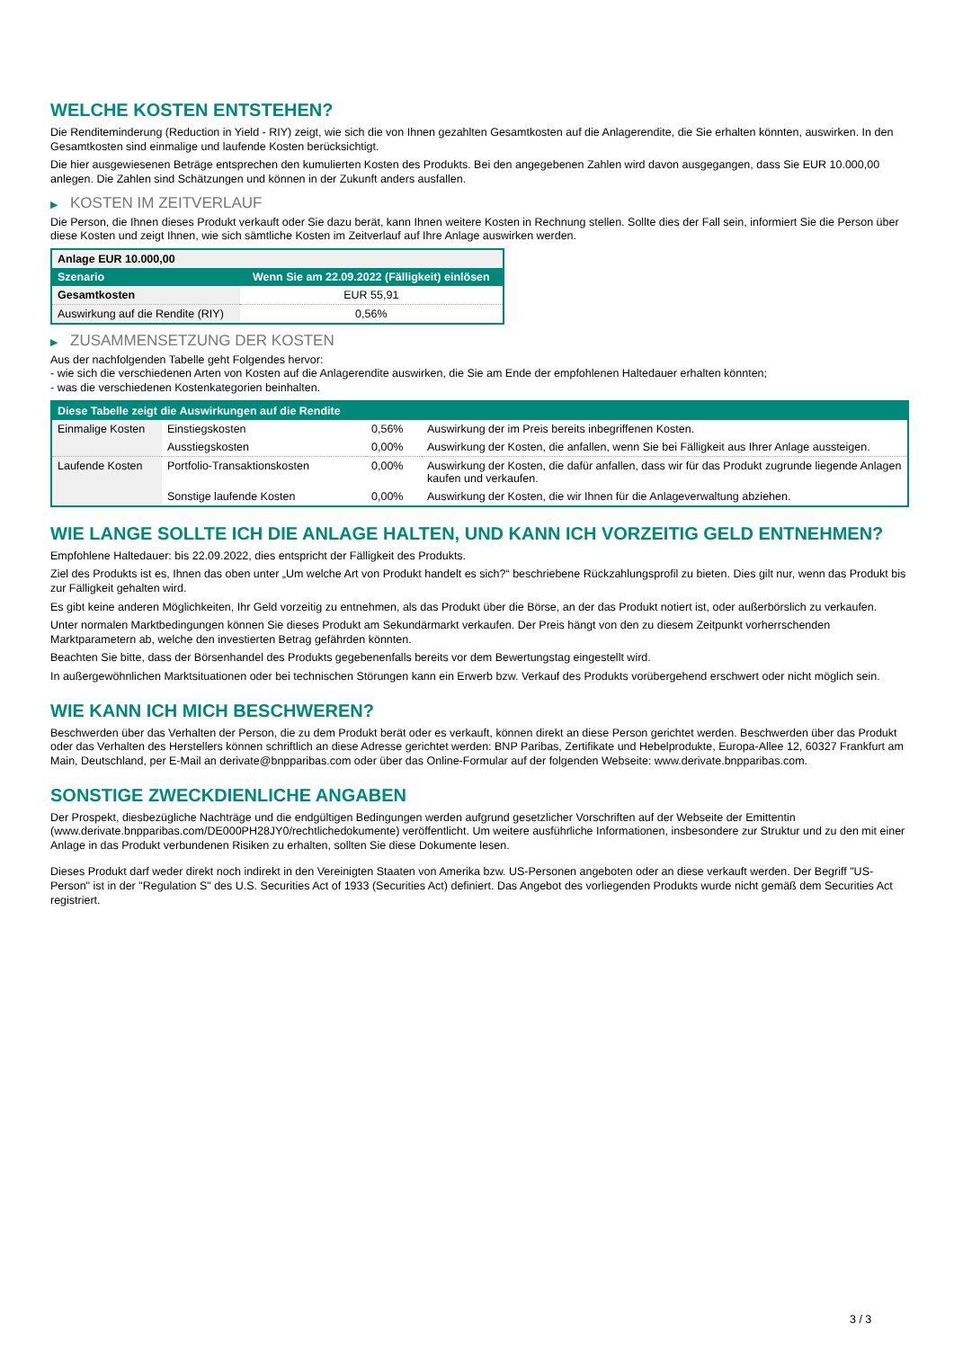WELCHE KOSTEN ENTSTEHEN?
Die Renditeminderung (Reduction in Yield - RIY) zeigt, wie sich die von Ihnen gezahlten Gesamtkosten auf die Anlagerendite, die Sie erhalten könnten, auswirken. In den Gesamtkosten sind einmalige und laufende Kosten berücksichtigt.
Die hier ausgewiesenen Beträge entsprechen den kumulierten Kosten des Produkts. Bei den angegebenen Zahlen wird davon ausgegangen, dass Sie EUR 10.000,00 anlegen. Die Zahlen sind Schätzungen und können in der Zukunft anders ausfallen.
▶ KOSTEN IM ZEITVERLAUF
Die Person, die Ihnen dieses Produkt verkauft oder Sie dazu berät, kann Ihnen weitere Kosten in Rechnung stellen. Sollte dies der Fall sein, informiert Sie die Person über diese Kosten und zeigt Ihnen, wie sich sämtliche Kosten im Zeitverlauf auf Ihre Anlage auswirken werden.
| Anlage EUR 10.000,00 | |
| --- | --- |
| Szenario | Wenn Sie am 22.09.2022 (Fälligkeit) einlösen |
| Gesamtkosten | EUR 55,91 |
| Auswirkung auf die Rendite (RIY) | 0,56% |
▶ ZUSAMMENSETZUNG DER KOSTEN
Aus der nachfolgenden Tabelle geht Folgendes hervor:
- wie sich die verschiedenen Arten von Kosten auf die Anlagerendite auswirken, die Sie am Ende der empfohlenen Haltedauer erhalten könnten;
- was die verschiedenen Kostenkategorien beinhalten.
| Diese Tabelle zeigt die Auswirkungen auf die Rendite | | | |
| --- | --- | --- | --- |
| Einmalige Kosten | Einstiegskosten | 0,56% | Auswirkung der im Preis bereits inbegriffenen Kosten. |
| | Ausstiegskosten | 0,00% | Auswirkung der Kosten, die anfallen, wenn Sie bei Fälligkeit aus Ihrer Anlage aussteigen. |
| Laufende Kosten | Portfolio-Transaktionskosten | 0,00% | Auswirkung der Kosten, die dafür anfallen, dass wir für das Produkt zugrunde liegende Anlagen kaufen und verkaufen. |
| | Sonstige laufende Kosten | 0,00% | Auswirkung der Kosten, die wir Ihnen für die Anlageverwaltung abziehen. |
WIE LANGE SOLLTE ICH DIE ANLAGE HALTEN, UND KANN ICH VORZEITIG GELD ENTNEHMEN?
Empfohlene Haltedauer: bis 22.09.2022, dies entspricht der Fälligkeit des Produkts.
Ziel des Produkts ist es, Ihnen das oben unter „Um welche Art von Produkt handelt es sich?“ beschriebene Rückzahlungsprofil zu bieten. Dies gilt nur, wenn das Produkt bis zur Fälligkeit gehalten wird.
Es gibt keine anderen Möglichkeiten, Ihr Geld vorzeitig zu entnehmen, als das Produkt über die Börse, an der das Produkt notiert ist, oder außerbörslich zu verkaufen.
Unter normalen Marktbedingungen können Sie dieses Produkt am Sekundärmarkt verkaufen. Der Preis hängt von den zu diesem Zeitpunkt vorherrschenden Marktparametern ab, welche den investierten Betrag gefährden könnten.
Beachten Sie bitte, dass der Börsenhandel des Produkts gegebenenfalls bereits vor dem Bewertungstag eingestellt wird.
In außergewöhnlichen Marktsituationen oder bei technischen Störungen kann ein Erwerb bzw. Verkauf des Produkts vorübergehend erschwert oder nicht möglich sein.
WIE KANN ICH MICH BESCHWEREN?
Beschwerden über das Verhalten der Person, die zu dem Produkt berät oder es verkauft, können direkt an diese Person gerichtet werden. Beschwerden über das Produkt oder das Verhalten des Herstellers können schriftlich an diese Adresse gerichtet werden: BNP Paribas, Zertifikate und Hebelprodukte, Europa-Allee 12, 60327 Frankfurt am Main, Deutschland, per E-Mail an derivate@bnpparibas.com oder über das Online-Formular auf der folgenden Webseite: www.derivate.bnpparibas.com.
SONSTIGE ZWECKDIENLICHE ANGABEN
Der Prospekt, diesbezügliche Nachträge und die endgültigen Bedingungen werden aufgrund gesetzlicher Vorschriften auf der Webseite der Emittentin (www.derivate.bnpparibas.com/DE000PH28JY0/rechtlichedokumente) veröffentlicht. Um weitere ausführliche Informationen, insbesondere zur Struktur und zu den mit einer Anlage in das Produkt verbundenen Risiken zu erhalten, sollten Sie diese Dokumente lesen.
Dieses Produkt darf weder direkt noch indirekt in den Vereinigten Staaten von Amerika bzw. US-Personen angeboten oder an diese verkauft werden. Der Begriff "US-Person" ist in der "Regulation S" des U.S. Securities Act of 1933 (Securities Act) definiert. Das Angebot des vorliegenden Produkts wurde nicht gemäß dem Securities Act registriert.
3 / 3